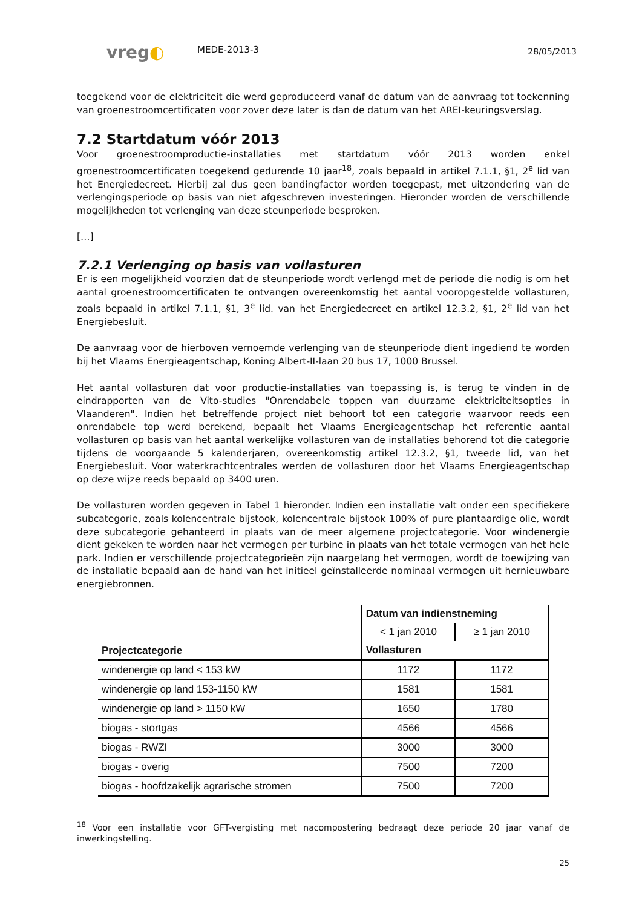vreg◐
MEDE-2013-3
28/05/2013
toegekend voor de elektriciteit die werd geproduceerd vanaf de datum van de aanvraag tot toekenning van groenestroomcertificaten voor zover deze later is dan de datum van het AREI-keuringsverslag.
7.2 Startdatum vóór 2013
Voor groenestroomproductie-installaties met startdatum vóór 2013 worden enkel groenestroomcertificaten toegekend gedurende 10 jaar<sup>18</sup>, zoals bepaald in artikel 7.1.1, §1, 2<sup>e</sup> lid van het Energiedecreet. Hierbij zal dus geen bandingfactor worden toegepast, met uitzondering van de verlengingsperiode op basis van niet afgeschreven investeringen. Hieronder worden de verschillende mogelijkheden tot verlenging van deze steunperiode besproken.
[…]
7.2.1 Verlenging op basis van vollasturen
Er is een mogelijkheid voorzien dat de steunperiode wordt verlengd met de periode die nodig is om het aantal groenestroomcertificaten te ontvangen overeenkomstig het aantal vooropgestelde vollasturen, zoals bepaald in artikel 7.1.1, §1, 3<sup>e</sup> lid. van het Energiedecreet en artikel 12.3.2, §1, 2<sup>e</sup> lid van het Energiebesluit.
De aanvraag voor de hierboven vernoemde verlenging van de steunperiode dient ingediend te worden bij het Vlaams Energieagentschap, Koning Albert-II-laan 20 bus 17, 1000 Brussel.
Het aantal vollasturen dat voor productie-installaties van toepassing is, is terug te vinden in de eindrapporten van de Vito-studies "Onrendabele toppen van duurzame elektriciteitsopties in Vlaanderen". Indien het betreffende project niet behoort tot een categorie waarvoor reeds een onrendabele top werd berekend, bepaalt het Vlaams Energieagentschap het referentie aantal vollasturen op basis van het aantal werkelijke vollasturen van de installaties behorend tot die categorie tijdens de voorgaande 5 kalenderjaren, overeenkomstig artikel 12.3.2, §1, tweede lid, van het Energiebesluit. Voor waterkrachtcentrales werden de vollasturen door het Vlaams Energieagentschap op deze wijze reeds bepaald op 3400 uren.
De vollasturen worden gegeven in Tabel 1 hieronder. Indien een installatie valt onder een specifiekere subcategorie, zoals kolencentrale bijstook, kolencentrale bijstook 100% of pure plantaardige olie, wordt deze subcategorie gehanteerd in plaats van de meer algemene projectcategorie. Voor windenergie dient gekeken te worden naar het vermogen per turbine in plaats van het totale vermogen van het hele park. Indien er verschillende projectcategorieën zijn naargelang het vermogen, wordt de toewijzing van de installatie bepaald aan de hand van het initieel geïnstalleerde nominaal vermogen uit hernieuwbare energiebronnen.
| Projectcategorie | Datum van indienstneming | |
| --- | --- | --- |
| | < 1 jan 2010 | ≥ 1 jan 2010 |
| | Vollasturen | |
| windenergie op land < 153 kW | 1172 | 1172 |
| windenergie op land 153-1150 kW | 1581 | 1581 |
| windenergie op land > 1150 kW | 1650 | 1780 |
| biogas - stortgas | 4566 | 4566 |
| biogas - RWZI | 3000 | 3000 |
| biogas - overig | 7500 | 7200 |
| biogas - hoofdzakelijk agrarische stromen | 7500 | 7200 |
<sup>18</sup> Voor een installatie voor GFT-vergisting met nacompostering bedraagt deze periode 20 jaar vanaf de inwerkingstelling.
25